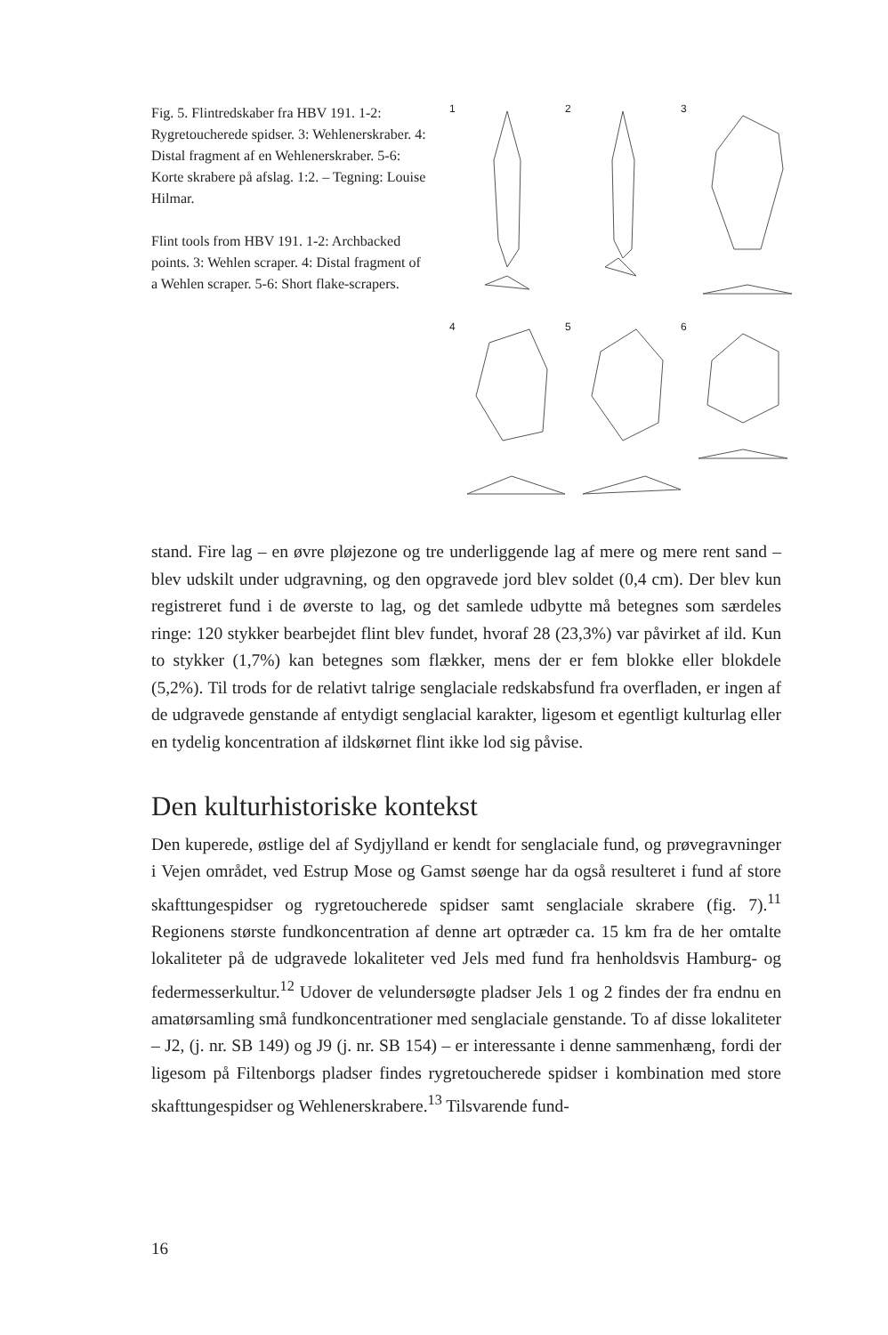Fig. 5. Flintredskaber fra HBV 191. 1-2: Rygretoucherede spidser. 3: Wehlenerskraber. 4: Distal fragment af en Wehlenerskraber. 5-6: Korte skrabere på afslag. 1:2. – Tegning: Louise Hilmar.
Flint tools from HBV 191. 1-2: Archbacked points. 3: Wehlen scraper. 4: Distal fragment of a Wehlen scraper. 5-6: Short flake-scrapers.
1
2
3
4
5
6
stand. Fire lag – en øvre pløjezone og tre underliggende lag af mere og mere rent sand – blev udskilt under udgravning, og den opgravede jord blev soldet (0,4 cm). Der blev kun registreret fund i de øverste to lag, og det samlede udbytte må betegnes som særdeles ringe: 120 stykker bearbejdet flint blev fundet, hvoraf 28 (23,3%) var påvirket af ild. Kun to stykker (1,7%) kan betegnes som flækker, mens der er fem blokke eller blokdele (5,2%). Til trods for de relativt talrige senglaciale redskabsfund fra overfladen, er ingen af de udgravede genstande af entydigt senglacial karakter, ligesom et egentligt kulturlag eller en tydelig koncentration af ildskørnet flint ikke lod sig påvise.
Den kulturhistoriske kontekst
Den kuperede, østlige del af Sydjylland er kendt for senglaciale fund, og prøvegravninger i Vejen området, ved Estrup Mose og Gamst søenge har da også resulteret i fund af store skafttungespidser og rygretoucherede spidser samt senglaciale skrabere (fig. 7).<sup>11</sup> Regionens største fundkoncentration af denne art optræder ca. 15 km fra de her omtalte lokaliteter på de udgravede lokaliteter ved Jels med fund fra henholdsvis Hamburg- og federmesserkultur.<sup>12</sup> Udover de velundersøgte pladser Jels 1 og 2 findes der fra endnu en amatørsamling små fundkoncentrationer med senglaciale genstande. To af disse lokaliteter – J2, (j. nr. SB 149) og J9 (j. nr. SB 154) – er interessante i denne sammenhæng, fordi der ligesom på Filtenborgs pladser findes rygretoucherede spidser i kombination med store skafttungespidser og Wehlenerskrabere.<sup>13</sup> Tilsvarende fund-
16